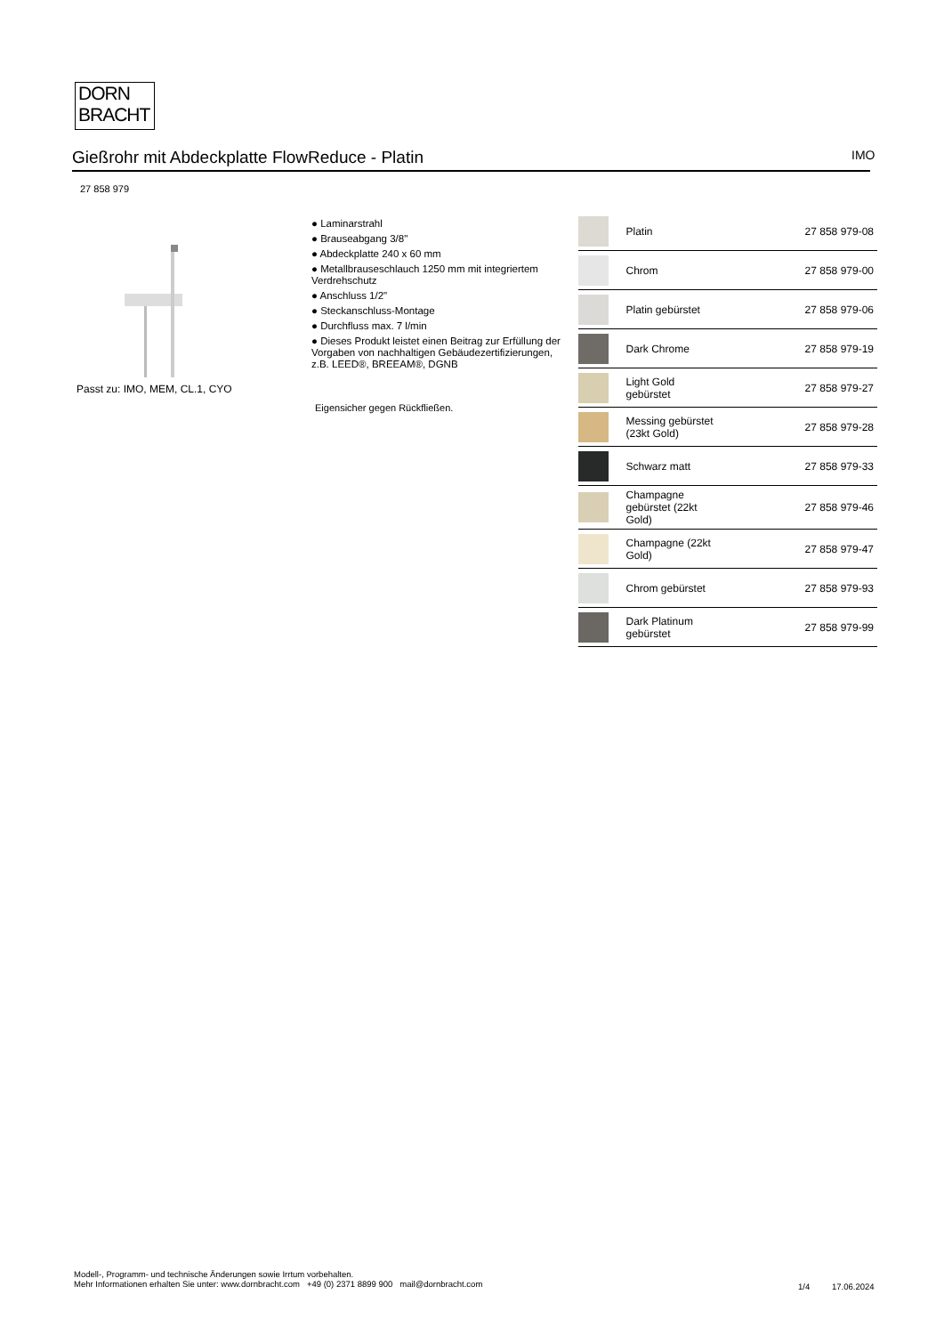DORN
BRACHT
Gießrohr mit Abdeckplatte FlowReduce - Platin IMO
27 858 979
Passt zu: IMO, MEM, CL.1, CYO
● Laminarstrahl
● Brauseabgang 3/8"
● Abdeckplatte 240 x 60 mm
● Metallbrauseschlauch 1250 mm mit integriertem Verdrehschutz
● Anschluss 1/2"
● Steckanschluss-Montage
● Durchfluss max. 7 l/min
● Dieses Produkt leistet einen Beitrag zur Erfüllung der Vorgaben von nachhaltigen Gebäudezertifizierungen, z.B. LEED®, BREEAM®, DGNB
Eigensicher gegen Rückfließen.
| | Platin | 27 858 979-08 |
| | Chrom | 27 858 979-00 |
| | Platin gebürstet | 27 858 979-06 |
| | Dark Chrome | 27 858 979-19 |
| | Light Gold gebürstet | 27 858 979-27 |
| | Messing gebürstet (23kt Gold) | 27 858 979-28 |
| | Schwarz matt | 27 858 979-33 |
| | Champagne gebürstet (22kt Gold) | 27 858 979-46 |
| | Champagne (22kt Gold) | 27 858 979-47 |
| | Chrom gebürstet | 27 858 979-93 |
| | Dark Platinum gebürstet | 27 858 979-99 |
Modell-, Programm- und technische Änderungen sowie Irrtum vorbehalten.
Mehr Informationen erhalten Sie unter: www.dornbracht.com +49 (0) 2371 8899 900 mail@dornbracht.com
1/4 17.06.2024